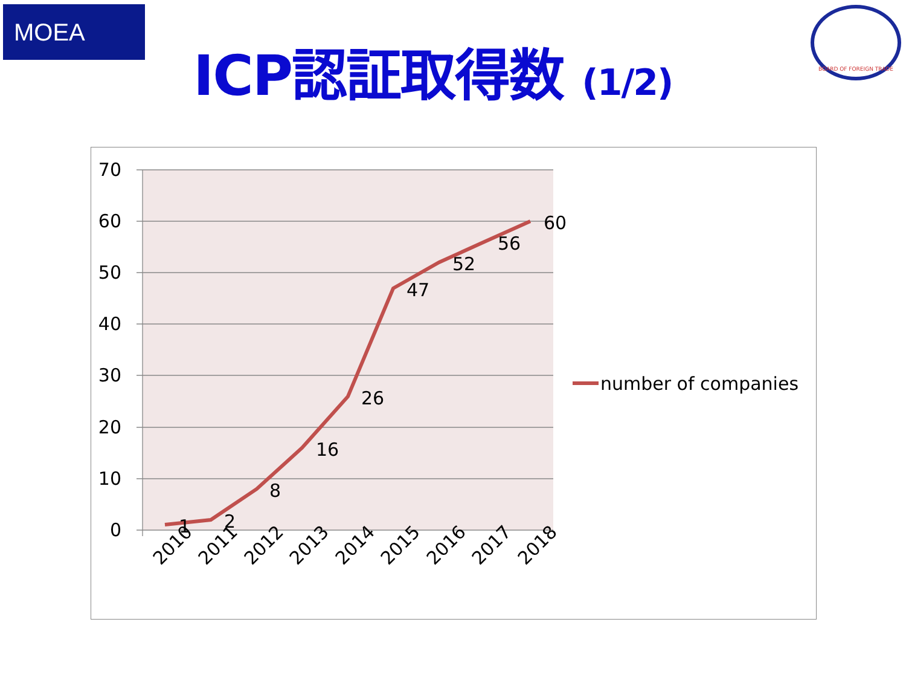MOEA
ICP認証取得数 (1/2)
BOARD OF FOREIGN TRADE
70
60
50
40
30
20
10
0
1
2
8
16
26
47
52
56
60
2010
2011
2012
2013
2014
2015
2016
2017
2018
number of companies